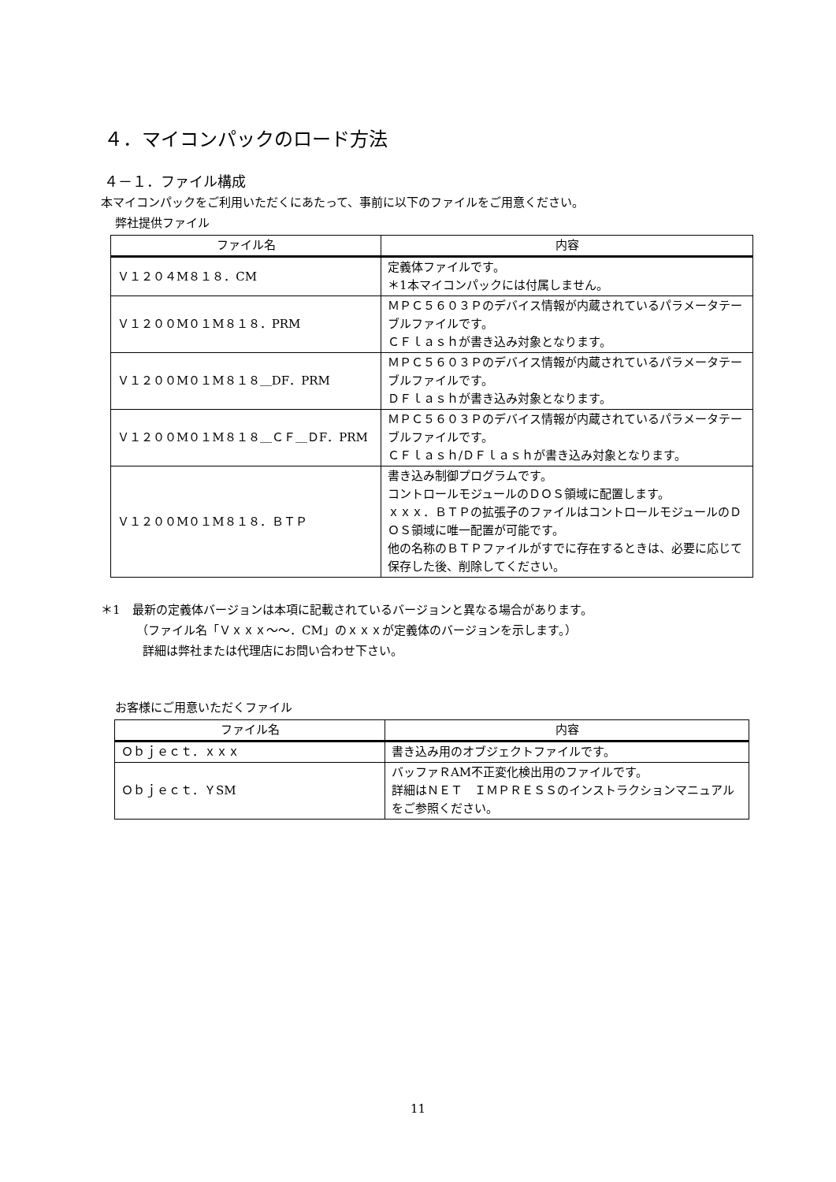４．マイコンパックのロード方法
４－１．ファイル構成
本マイコンパックをご利用いただくにあたって、事前に以下のファイルをご用意ください。
弊社提供ファイル
| ファイル名 | 内容 |
| --- | --- |
| Ｖ１２０４M８１８．CM | 定義体ファイルです。 ＊1本マイコンパックには付属しません。 |
| Ｖ１２００M０１M８１８．PRM | ＭＰＣ５６０３Ｐのデバイス情報が内蔵されているパラメータテーブルファイルです。 ＣＦｌａｓｈが書き込み対象となります。 |
| Ｖ１２００M０１M８１８＿DF．PRM | ＭＰＣ５６０３Ｐのデバイス情報が内蔵されているパラメータテーブルファイルです。 ＤＦｌａｓｈが書き込み対象となります。 |
| Ｖ１２００M０１M８１８＿ＣＦ＿ＤF．PRM | ＭＰＣ５６０３Ｐのデバイス情報が内蔵されているパラメータテーブルファイルです。 ＣＦｌａｓｈ/ＤＦｌａｓｈが書き込み対象となります。 |
| Ｖ１２００M０１M８１８．ＢＴＰ | 書き込み制御プログラムです。 コントロールモジュールのＤＯＳ領域に配置します。 ｘｘｘ．ＢＴＰの拡張子のファイルはコントロールモジュールのＤＯＳ領域に唯一配置が可能です。 他の名称のＢＴＰファイルがすでに存在するときは、必要に応じて保存した後、削除してください。 |
＊1　最新の定義体バージョンは本項に記載されているバージョンと異なる場合があります。
（ファイル名「Ｖｘｘｘ～～．CM」のｘｘｘが定義体のバージョンを示します。）
詳細は弊社または代理店にお問い合わせ下さい。
お客様にご用意いただくファイル
| ファイル名 | 内容 |
| --- | --- |
| Ｏｂｊｅｃｔ．ｘｘｘ | 書き込み用のオブジェクトファイルです。 |
| Ｏｂｊｅｃｔ．ＹSM | バッファＲAM不正変化検出用のファイルです。 詳細はＮＥＴ ＩＭＰＲＥＳＳのインストラクションマニュアルをご参照ください。 |
11